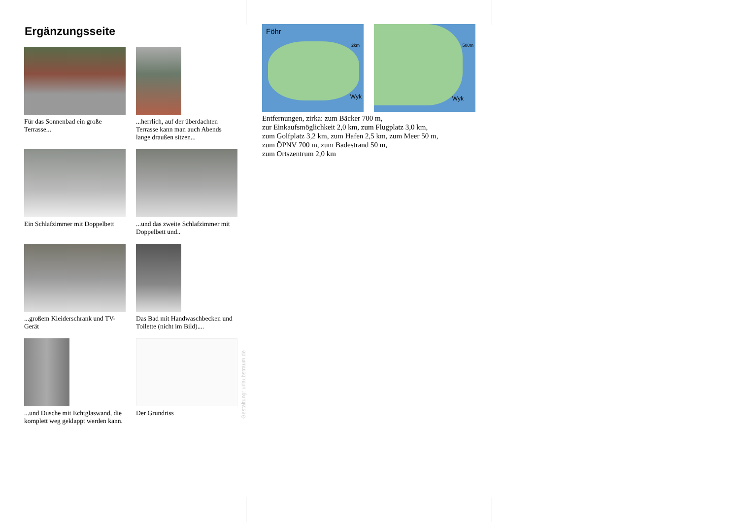Ergänzungsseite
Für das Sonnenbad ein große Terrasse...
...herrlich, auf der überdachten Terrasse kann man auch Abends lange draußen sitzen...
Ein Schlafzimmer mit Doppelbett
...und das zweite Schlafzimmer mit Doppelbett und..
...großem Kleiderschrank und TV-Gerät
Das Bad mit Handwaschbecken und Toilette (nicht im Bild)....
...und Dusche mit Echtglaswand, die komplett weg geklappt werden kann.
Der Grundriss
Föhr
2km
Wyk
500m
Wyk
Entfernungen, zirka: zum Bäcker 700 m,
zur Einkaufsmöglichkeit 2,0 km, zum Flugplatz 3,0 km,
zum Golfplatz 3,2 km, zum Hafen 2,5 km, zum Meer 50 m,
zum ÖPNV 700 m, zum Badestrand 50 m,
zum Ortszentrum 2,0 km
Gestaltung: urlaubstraum.de